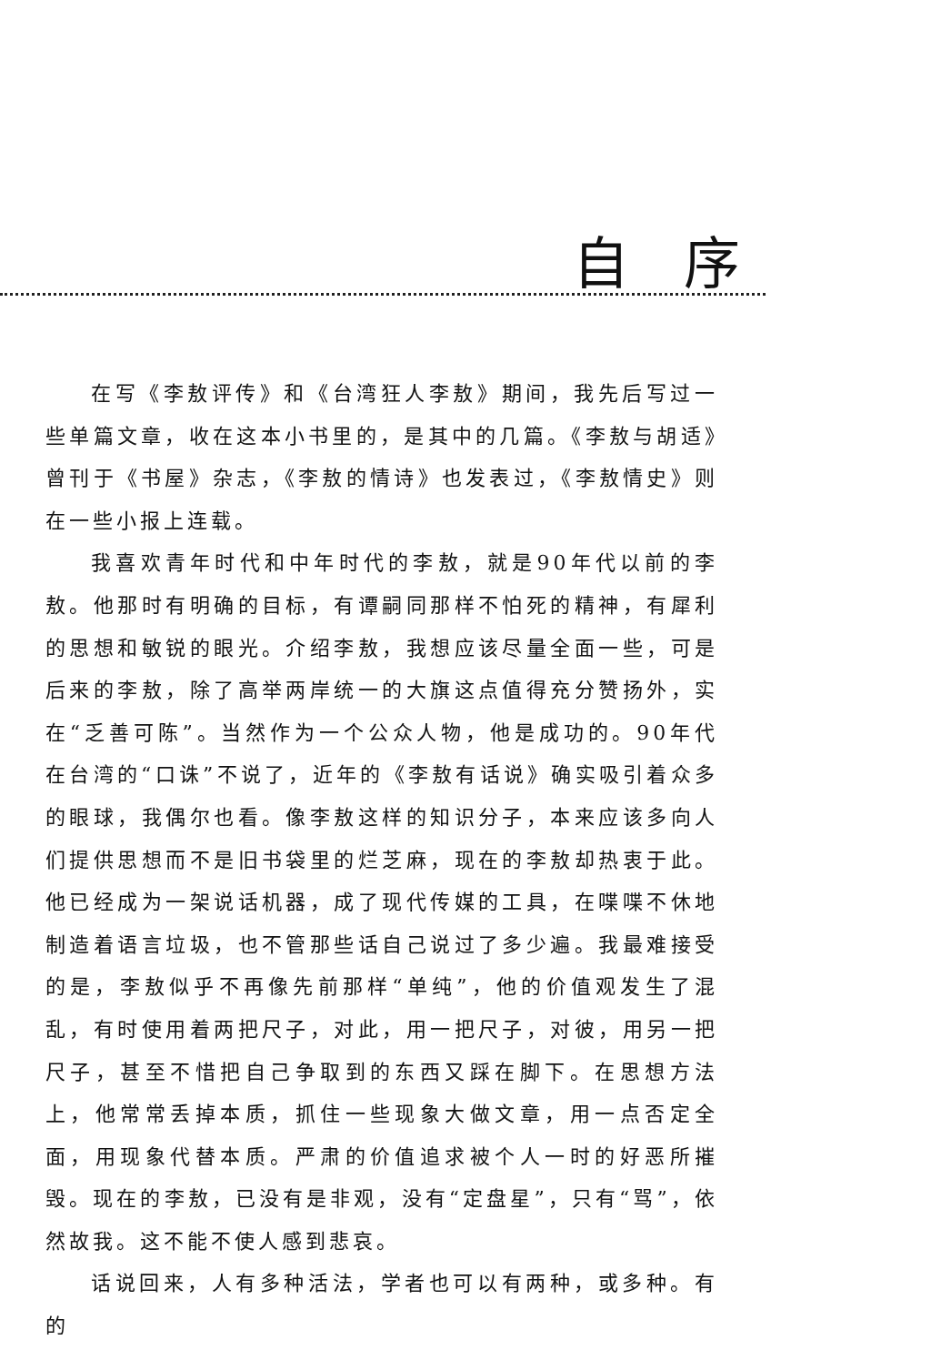自 序
在写《李敖评传》和《台湾狂人李敖》期间，我先后写过一些单篇文章，收在这本小书里的，是其中的几篇。《李敖与胡适》曾刊于《书屋》杂志，《李敖的情诗》也发表过，《李敖情史》则在一些小报上连载。
我喜欢青年时代和中年时代的李敖，就是90年代以前的李敖。他那时有明确的目标，有谭嗣同那样不怕死的精神，有犀利的思想和敏锐的眼光。介绍李敖，我想应该尽量全面一些，可是后来的李敖，除了高举两岸统一的大旗这点值得充分赞扬外，实在“乏善可陈”。当然作为一个公众人物，他是成功的。90年代在台湾的“口诛”不说了，近年的《李敖有话说》确实吸引着众多的眼球，我偶尔也看。像李敖这样的知识分子，本来应该多向人们提供思想而不是旧书袋里的烂芝麻，现在的李敖却热衷于此。他已经成为一架说话机器，成了现代传媒的工具，在喋喋不休地制造着语言垃圾，也不管那些话自己说过了多少遍。我最难接受的是，李敖似乎不再像先前那样“单纯”，他的价值观发生了混乱，有时使用着两把尺子，对此，用一把尺子，对彼，用另一把尺子，甚至不惜把自己争取到的东西又踩在脚下。在思想方法上，他常常丢掉本质，抓住一些现象大做文章，用一点否定全面，用现象代替本质。严肃的价值追求被个人一时的好恶所摧毁。现在的李敖，已没有是非观，没有“定盘星”，只有“骂”，依然故我。这不能不使人感到悲哀。
话说回来，人有多种活法，学者也可以有两种，或多种。有的